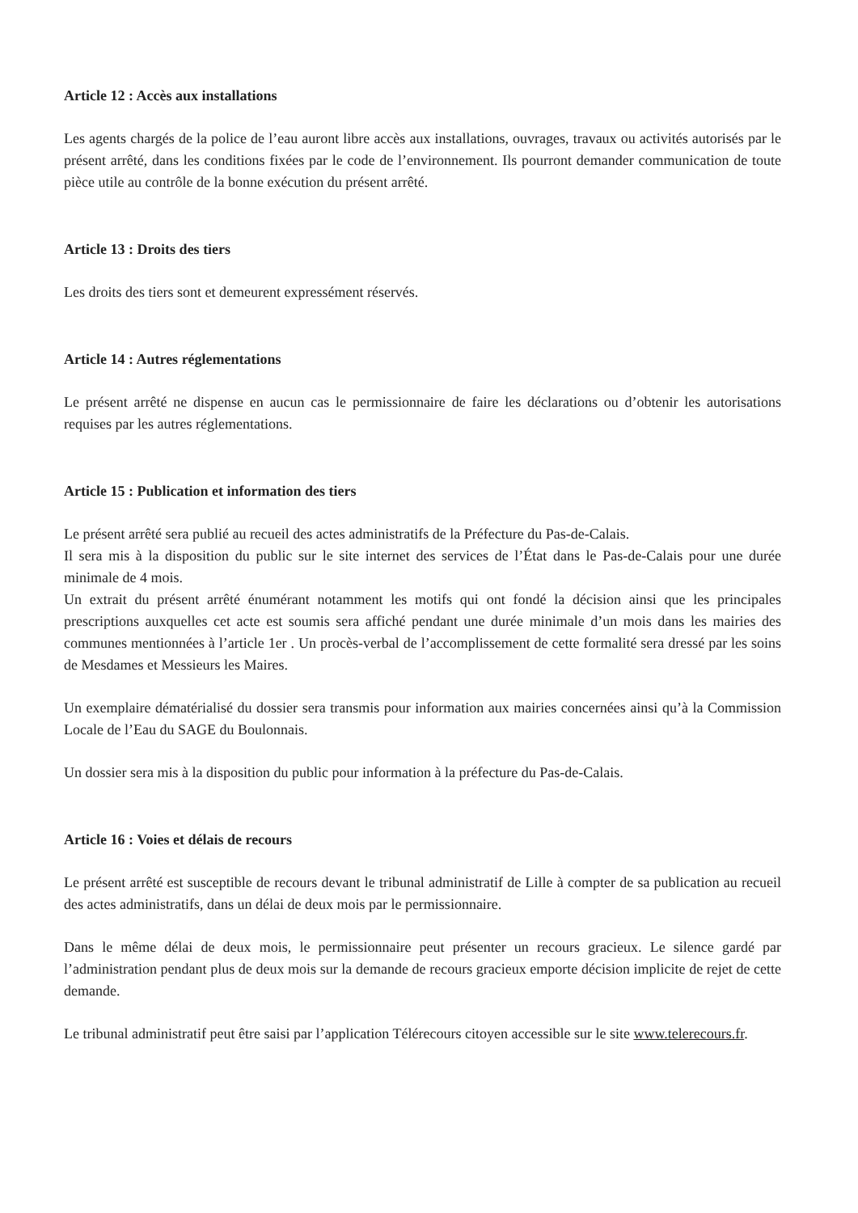Article 12 : Accès aux installations
Les agents chargés de la police de l’eau auront libre accès aux installations, ouvrages, travaux ou activités autorisés par le présent arrêté, dans les conditions fixées par le code de l’environnement. Ils pourront demander communication de toute pièce utile au contrôle de la bonne exécution du présent arrêté.
Article 13 : Droits des tiers
Les droits des tiers sont et demeurent expressément réservés.
Article 14 : Autres réglementations
Le présent arrêté ne dispense en aucun cas le permissionnaire de faire les déclarations ou d’obtenir les autorisations requises par les autres réglementations.
Article 15 : Publication et information des tiers
Le présent arrêté sera publié au recueil des actes administratifs de la Préfecture du Pas-de-Calais.
Il sera mis à la disposition du public sur le site internet des services de l’État dans le Pas-de-Calais pour une durée minimale de 4 mois.
Un extrait du présent arrêté énumérant notamment les motifs qui ont fondé la décision ainsi que les principales prescriptions auxquelles cet acte est soumis sera affiché pendant une durée minimale d’un mois dans les mairies des communes mentionnées à l’article 1er . Un procès-verbal de l’accomplissement de cette formalité sera dressé par les soins de Mesdames et Messieurs les Maires.
Un exemplaire dématérialisé du dossier sera transmis pour information aux mairies concernées ainsi qu’à la Commission Locale de l’Eau du SAGE du Boulonnais.
Un dossier sera mis à la disposition du public pour information à la préfecture du Pas-de-Calais.
Article 16 : Voies et délais de recours
Le présent arrêté est susceptible de recours devant le tribunal administratif de Lille à compter de sa publication au recueil des actes administratifs, dans un délai de deux mois par le permissionnaire.
Dans le même délai de deux mois, le permissionnaire peut présenter un recours gracieux. Le silence gardé par l’administration pendant plus de deux mois sur la demande de recours gracieux emporte décision implicite de rejet de cette demande.
Le tribunal administratif peut être saisi par l’application Télérecours citoyen accessible sur le site www.telerecours.fr.